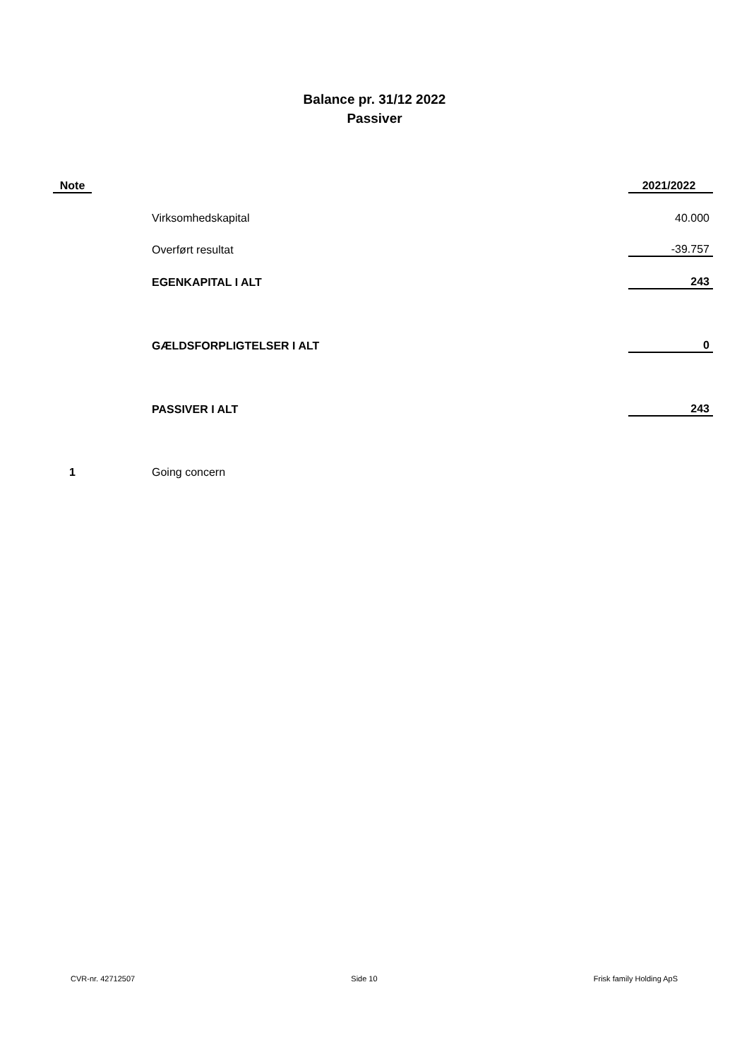Balance pr. 31/12 2022
Passiver
| Note | | 2021/2022 |
| --- | --- | --- |
| | Virksomhedskapital | 40.000 |
| | Overført resultat | -39.757 |
| | EGENKAPITAL I ALT | 243 |
| | GÆLDSFORPLIGTELSER I ALT | 0 |
| | PASSIVER I ALT | 243 |
| 1 | Going concern | |
CVR-nr. 42712507 Side 10 Frisk family Holding ApS